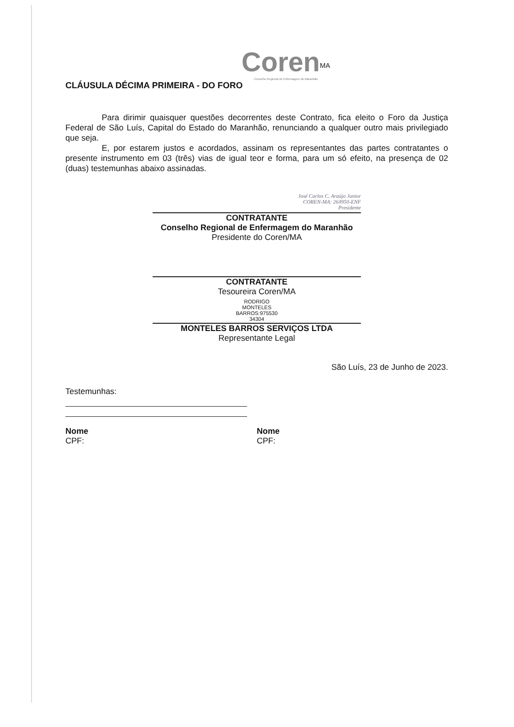Coren<sup>MA</sup>
Conselho Regional de Enfermagem do Maranhão
CLÁUSULA DÉCIMA PRIMEIRA - DO FORO
Para dirimir quaisquer questões decorrentes deste Contrato, fica eleito o Foro da Justiça Federal de São Luís, Capital do Estado do Maranhão, renunciando a qualquer outro mais privilegiado que seja.
E, por estarem justos e acordados, assinam os representantes das partes contratantes o presente instrumento em 03 (três) vias de igual teor e forma, para um só efeito, na presença de 02 (duas) testemunhas abaixo assinadas.
José Carlos C. Araújo Junior
COREN-MA: 264950-ENF
Presidente
CONTRATANTE
Conselho Regional de Enfermagem do Maranhão
Presidente do Coren/MA
CONTRATANTE
Tesoureira Coren/MA
RODRIGO
MONTELES
BARROS:975530
34304
MONTELES BARROS SERVIÇOS LTDA
Representante Legal
São Luís, 23 de Junho de 2023.
Testemunhas:
Nome
CPF:
Nome
CPF: